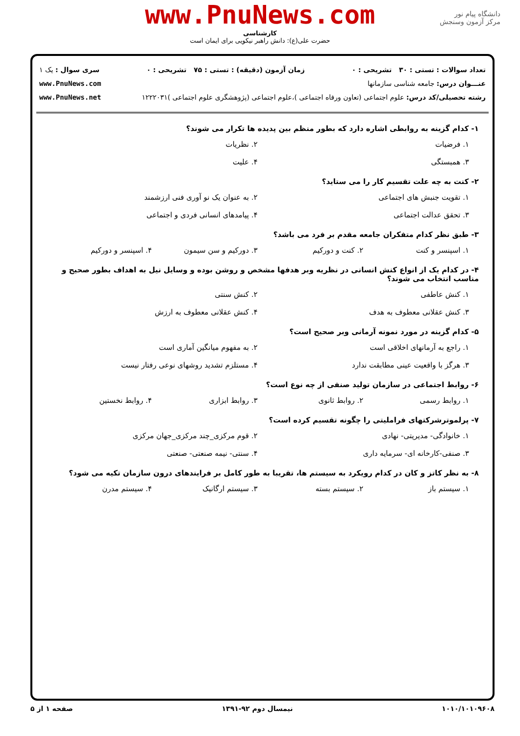دانشگاه پیام نور
مرکز آزمون وسنجش
www.PnuNews.com
کارشناسی
حضرت علی(ع): دانش راهبر نیکویی برای ایمان است
تعداد سوالات : تستی : ۳۰ تشریحی : ۰ زمان آزمون (دقیقه) : تستی : ۷۵ تشریحی : ۰ سری سوال : یک ۱
عنـــوان درس: جامعه شناسی سازمانها www.PnuNews.com
رشته تحصیلی/کد درس: علوم اجتماعی (تعاون ورفاه اجتماعی )،علوم اجتماعی (پژوهشگری علوم اجتماعی )۱۲۲۲۰۳۱ www.PnuNews.net
۱- کدام گزینه به روابطی اشاره دارد که بطور منظم بین پدیده ها تکرار می شوند؟
۱. فرضیات ۲. نظریات ۳. همبستگی ۴. علیت
۲- کنت به چه علت تقسیم کار را می ستاید؟
۱. تقویت جنبش های اجتماعی ۲. به عنوان یک نو آوری فنی ارزشمند ۳. تحقق عدالت اجتماعی ۴. پیامدهای انسانی فردی و اجتماعی
۳- طبق نظر کدام متفکران جامعه مقدم بر فرد می باشد؟
۱. اسپنسر و کنت ۲. کنت و دورکیم ۳. دورکیم و سن سیمون ۴. اسپنسر و دورکیم
۴- در کدام یک از انواع کنش انسانی در نظریه وبر هدفها مشخص و روشن بوده و وسایل نیل به اهداف بطور صحیح و مناسب انتخاب می شوند؟
۱. کنش عاطفی ۲. کنش سنتی ۳. کنش عقلانی معطوف به هدف ۴. کنش عقلانی معطوف به ارزش
۵- کدام گزینه در مورد نمونه آرمانی وبر صحیح است؟
۱. راجع به آرمانهای اخلاقی است ۲. به مفهوم میانگین آماری است ۳. هرگز با واقعیت عینی مطابقت ندارد ۴. مستلزم تشدید روشهای نوعی رفتار نیست
۶- روابط اجتماعی در سازمان تولید صنفی از چه نوع است؟
۱. روابط رسمی ۲. روابط ثانوی ۳. روابط ابزاری ۴. روابط نخستین
۷- پرلموترشرکتهای فراملیتی را چگونه تقسیم کرده است؟
۱. خانوادگی- مدیریتی- نهادی ۲. قوم مرکزی_چند مرکزی_جهان مرکزی ۳. صنفی-کارخانه ای- سرمایه داری ۴. سنتی- نیمه صنعتی- صنعتی
۸- به نظر کاتز و کان در کدام رویکرد به سیستم ها، تقریبا به طور کامل بر فرایندهای درون سازمان تکیه می شود؟
۱. سیستم باز ۲. سیستم بسته ۳. سیستم ارگانیک ۴. سیستم مدرن
۱۰۱۰/۱۰۱۰۹۶۰۸ نیمسال دوم ۹۲-۱۳۹۱ صفحه ۱ از ۵